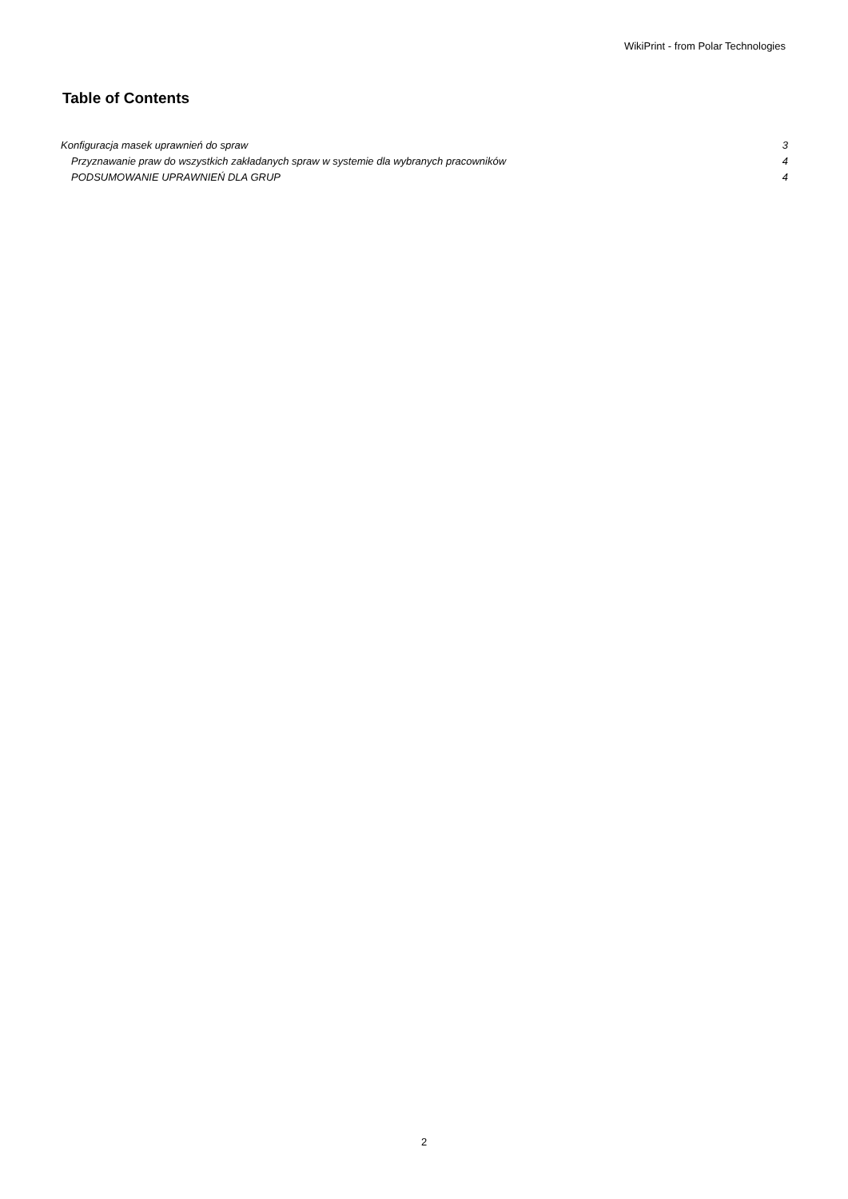WikiPrint - from Polar Technologies
Table of Contents
Konfiguracja masek uprawnień do spraw 3
Przyznawanie praw do wszystkich zakładanych spraw w systemie dla wybranych pracowników 4
PODSUMOWANIE UPRAWNIEŃ DLA GRUP 4
2